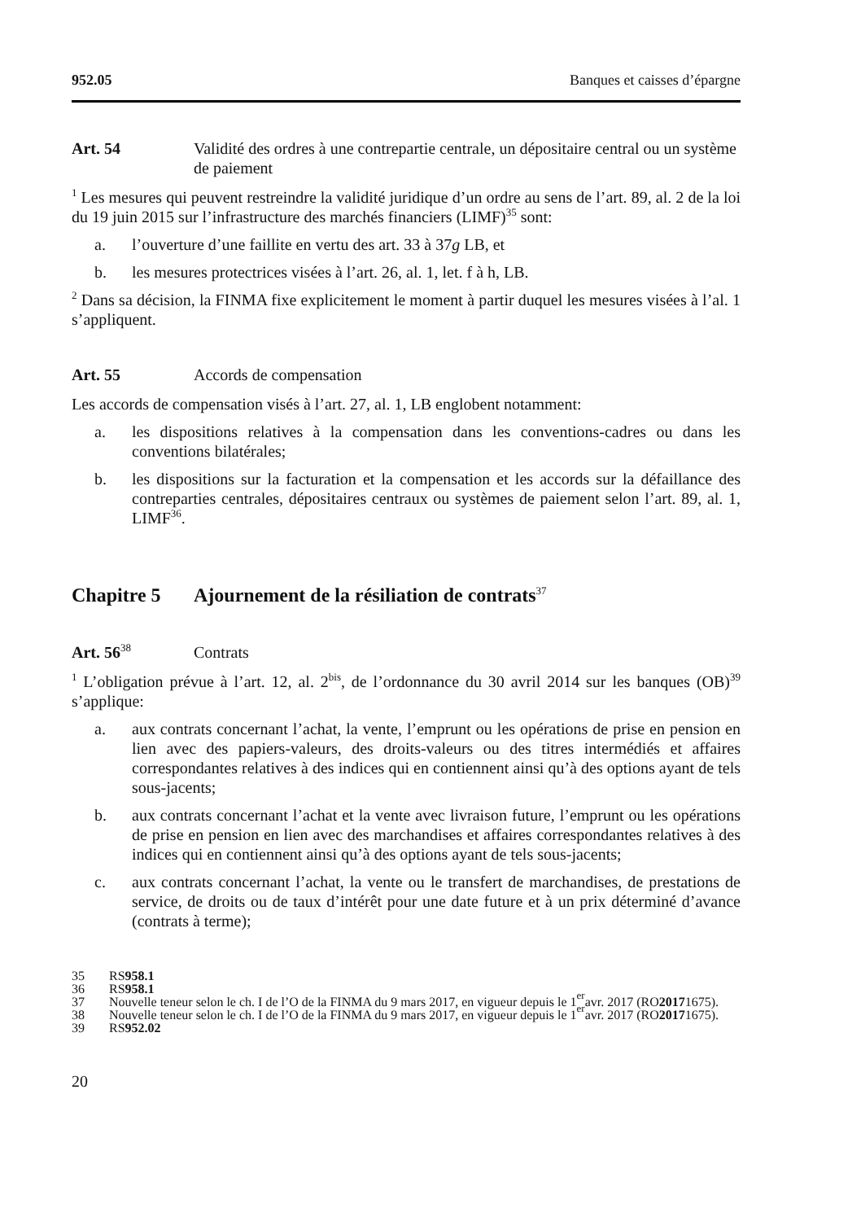952.05 Banques et caisses d’épargne
Art. 54 Validité des ordres à une contrepartie centrale, un dépositaire central ou un système de paiement
<sup>1</sup> Les mesures qui peuvent restreindre la validité juridique d’un ordre au sens de l’art. 89, al. 2 de la loi du 19 juin 2015 sur l’infrastructure des marchés financiers (LIMF)<sup>35</sup> sont:
a. l’ouverture d’une faillite en vertu des art. 33 à 37g LB, et
b. les mesures protectrices visées à l’art. 26, al. 1, let. f à h, LB.
<sup>2</sup> Dans sa décision, la FINMA fixe explicitement le moment à partir duquel les mesures visées à l’al. 1 s’appliquent.
Art. 55 Accords de compensation
Les accords de compensation visés à l’art. 27, al. 1, LB englobent notamment:
a. les dispositions relatives à la compensation dans les conventions-cadres ou dans les conventions bilatérales;
b. les dispositions sur la facturation et la compensation et les accords sur la défaillance des contreparties centrales, dépositaires centraux ou systèmes de paiement selon l’art. 89, al. 1, LIMF<sup>36</sup>.
Chapitre 5 Ajournement de la résiliation de contrats<sup>37</sup>
Art. 56<sup>38</sup> Contrats
<sup>1</sup> L’obligation prévue à l’art. 12, al. 2<sup>bis</sup>, de l’ordonnance du 30 avril 2014 sur les banques (OB)<sup>39</sup> s’applique:
a. aux contrats concernant l’achat, la vente, l’emprunt ou les opérations de prise en pension en lien avec des papiers-valeurs, des droits-valeurs ou des titres intermédiés et affaires correspondantes relatives à des indices qui en contiennent ainsi qu’à des options ayant de tels sous-jacents;
b. aux contrats concernant l’achat et la vente avec livraison future, l’emprunt ou les opérations de prise en pension en lien avec des marchandises et affaires correspondantes relatives à des indices qui en contiennent ainsi qu’à des options ayant de tels sous-jacents;
c. aux contrats concernant l’achat, la vente ou le transfert de marchandises, de prestations de service, de droits ou de taux d’intérêt pour une date future et à un prix déterminé d’avance (contrats à terme);
35 RS 958.1
36 RS 958.1
37 Nouvelle teneur selon le ch. I de l’O de la FINMA du 9 mars 2017, en vigueur depuis le 1<sup>er</sup> avr. 2017 (RO 2017 1675).
38 Nouvelle teneur selon le ch. I de l’O de la FINMA du 9 mars 2017, en vigueur depuis le 1<sup>er</sup> avr. 2017 (RO 2017 1675).
39 RS 952.02
20